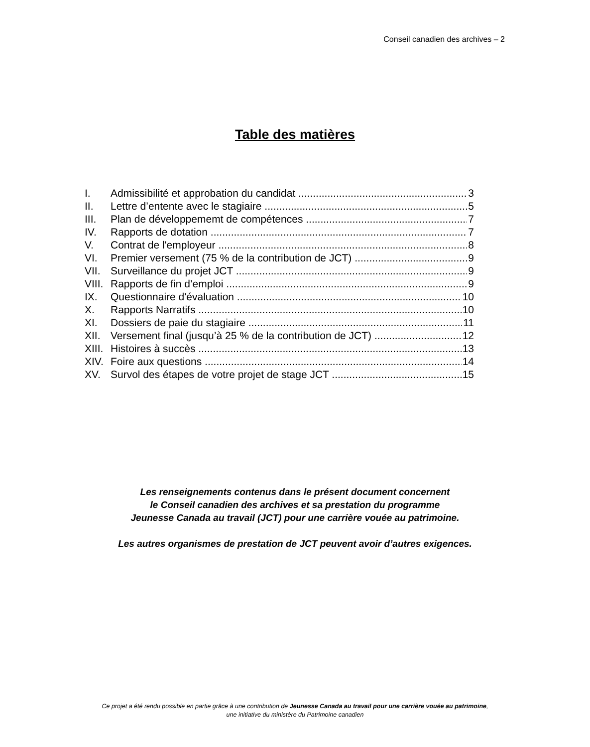Conseil canadien des archives – 2
Table des matières
I. Admissibilité et approbation du candidat 3
II. Lettre d’entente avec le stagiaire 5
III. Plan de développememt de compétences 7
IV. Rapports de dotation 7
V. Contrat de l'employeur 8
VI. Premier versement (75 % de la contribution de JCT) 9
VII. Surveillance du projet JCT 9
VIII. Rapports de fin d’emploi 9
IX. Questionnaire d'évaluation 10
X. Rapports Narratifs 10
XI. Dossiers de paie du stagiaire 11
XII. Versement final (jusqu’à 25 % de la contribution de JCT) 12
XIII. Histoires à succès 13
XIV. Foire aux questions 14
XV. Survol des étapes de votre projet de stage JCT 15
Les renseignements contenus dans le présent document concernent
le Conseil canadien des archives et sa prestation du programme
Jeunesse Canada au travail (JCT) pour une carrière vouée au patrimoine.
Les autres organismes de prestation de JCT peuvent avoir d’autres exigences.
Ce projet a été rendu possible en partie grâce à une contribution de Jeunesse Canada au travail pour une carrière vouée au patrimoine,
une initiative du ministère du Patrimoine canadien